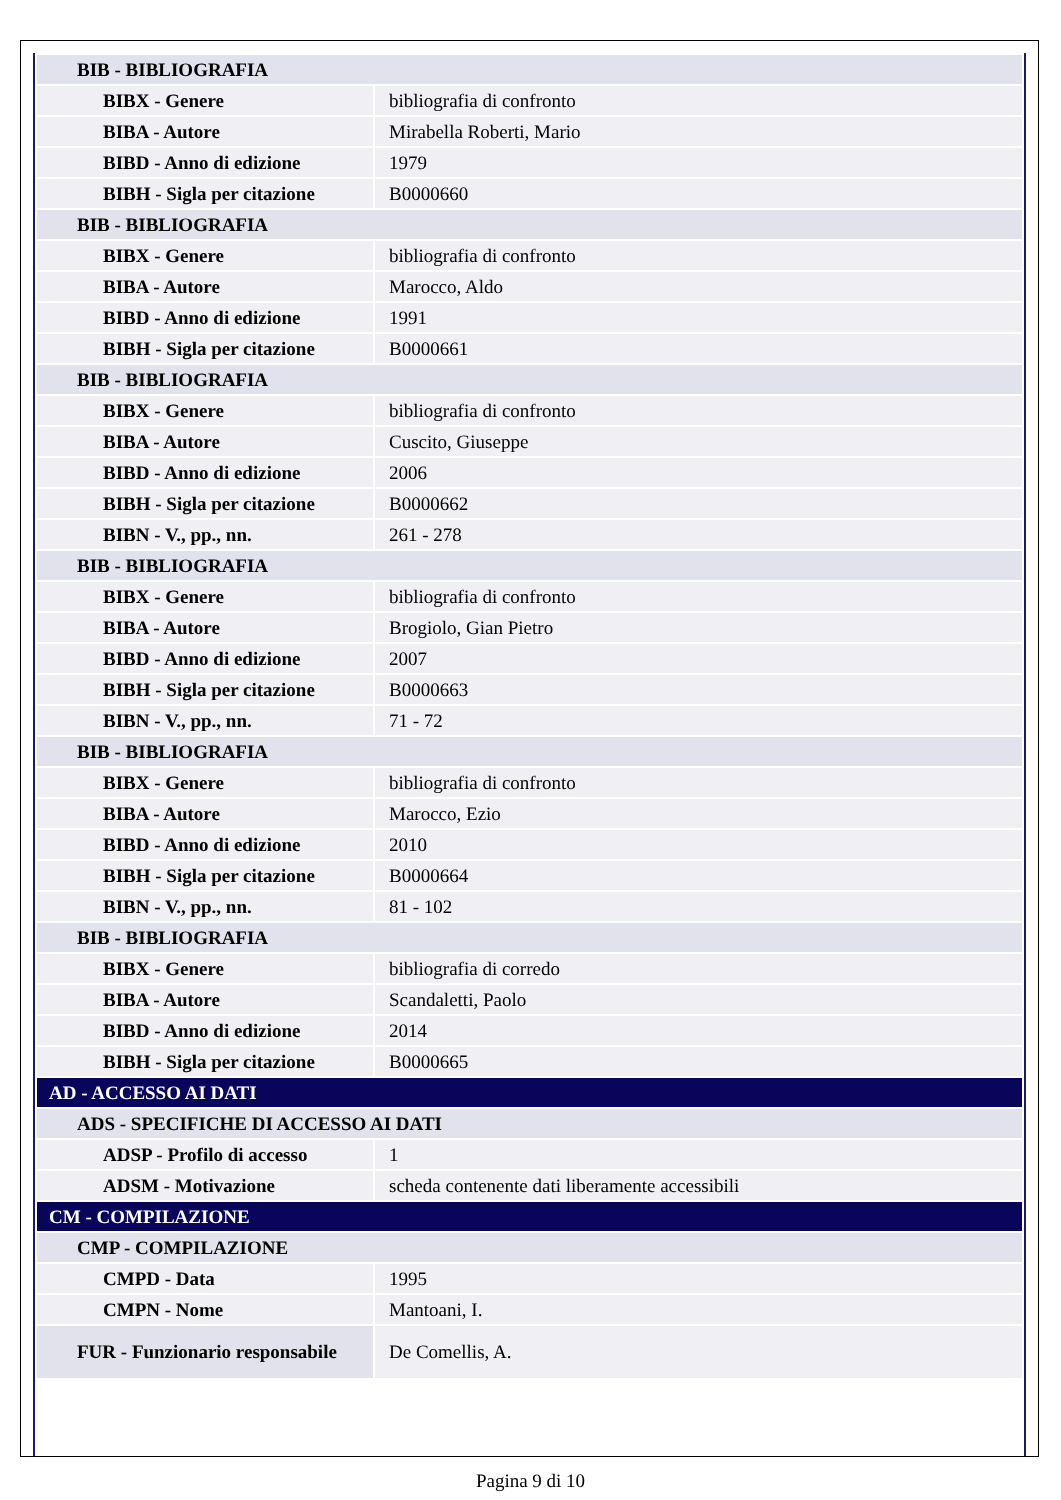| BIB - BIBLIOGRAFIA | |
| BIBX - Genere | bibliografia di confronto |
| BIBA - Autore | Mirabella Roberti, Mario |
| BIBD - Anno di edizione | 1979 |
| BIBH - Sigla per citazione | B0000660 |
| BIB - BIBLIOGRAFIA | |
| BIBX - Genere | bibliografia di confronto |
| BIBA - Autore | Marocco, Aldo |
| BIBD - Anno di edizione | 1991 |
| BIBH - Sigla per citazione | B0000661 |
| BIB - BIBLIOGRAFIA | |
| BIBX - Genere | bibliografia di confronto |
| BIBA - Autore | Cuscito, Giuseppe |
| BIBD - Anno di edizione | 2006 |
| BIBH - Sigla per citazione | B0000662 |
| BIBN - V., pp., nn. | 261 - 278 |
| BIB - BIBLIOGRAFIA | |
| BIBX - Genere | bibliografia di confronto |
| BIBA - Autore | Brogiolo, Gian Pietro |
| BIBD - Anno di edizione | 2007 |
| BIBH - Sigla per citazione | B0000663 |
| BIBN - V., pp., nn. | 71 - 72 |
| BIB - BIBLIOGRAFIA | |
| BIBX - Genere | bibliografia di confronto |
| BIBA - Autore | Marocco, Ezio |
| BIBD - Anno di edizione | 2010 |
| BIBH - Sigla per citazione | B0000664 |
| BIBN - V., pp., nn. | 81 - 102 |
| BIB - BIBLIOGRAFIA | |
| BIBX - Genere | bibliografia di corredo |
| BIBA - Autore | Scandaletti, Paolo |
| BIBD - Anno di edizione | 2014 |
| BIBH - Sigla per citazione | B0000665 |
| AD - ACCESSO AI DATI | |
| ADS - SPECIFICHE DI ACCESSO AI DATI | |
| ADSP - Profilo di accesso | 1 |
| ADSM - Motivazione | scheda contenente dati liberamente accessibili |
| CM - COMPILAZIONE | |
| CMP - COMPILAZIONE | |
| CMPD - Data | 1995 |
| CMPN - Nome | Mantoani, I. |
| FUR - Funzionario responsabile | De Comellis, A. |
Pagina 9 di 10